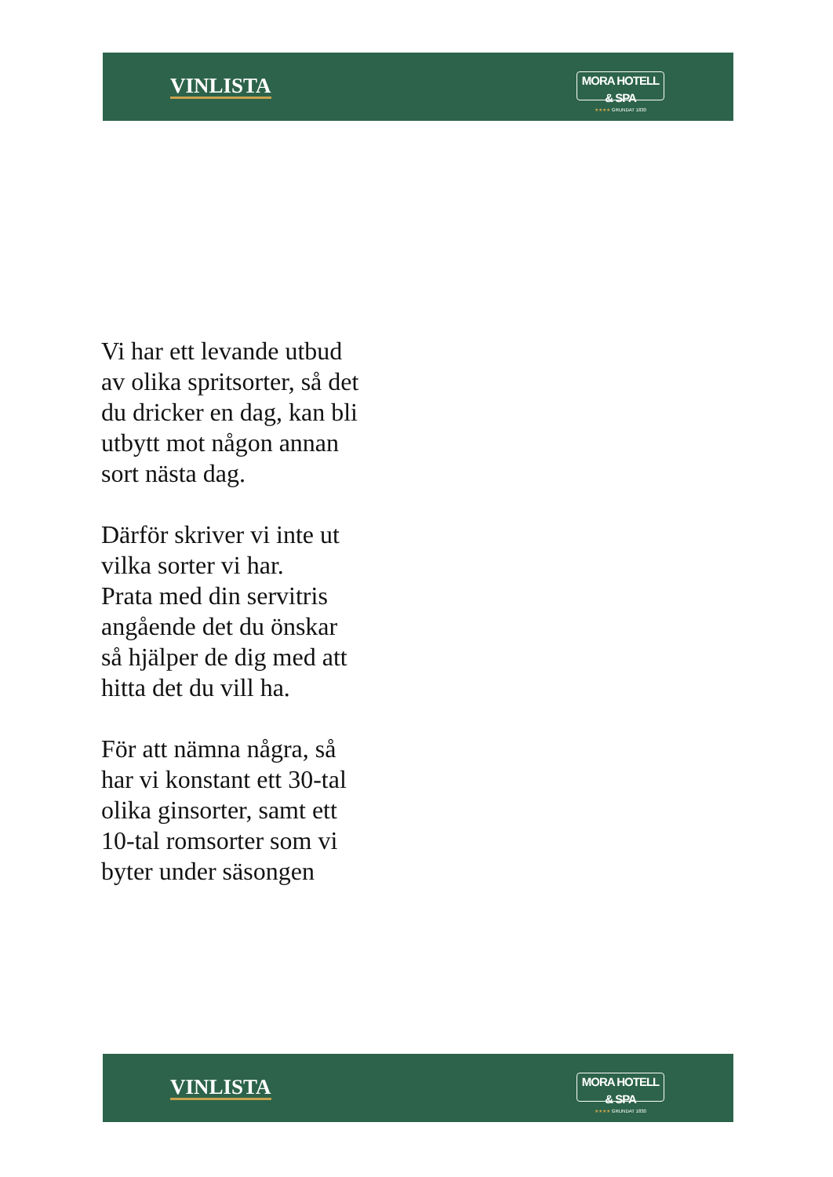VINLISTA
MORA HOTELL & SPA
★★★★ GRUNDAT 1830
Vi har ett levande utbud
av olika spritsorter, så det
du dricker en dag, kan bli
utbytt mot någon annan
sort nästa dag.
Därför skriver vi inte ut
vilka sorter vi har.
Prata med din servitris
angående det du önskar
så hjälper de dig med att
hitta det du vill ha.
För att nämna några, så
har vi konstant ett 30-tal
olika ginsorter, samt ett
10-tal romsorter som vi
byter under säsongen
VINLISTA
MORA HOTELL & SPA
★★★★ GRUNDAT 1830